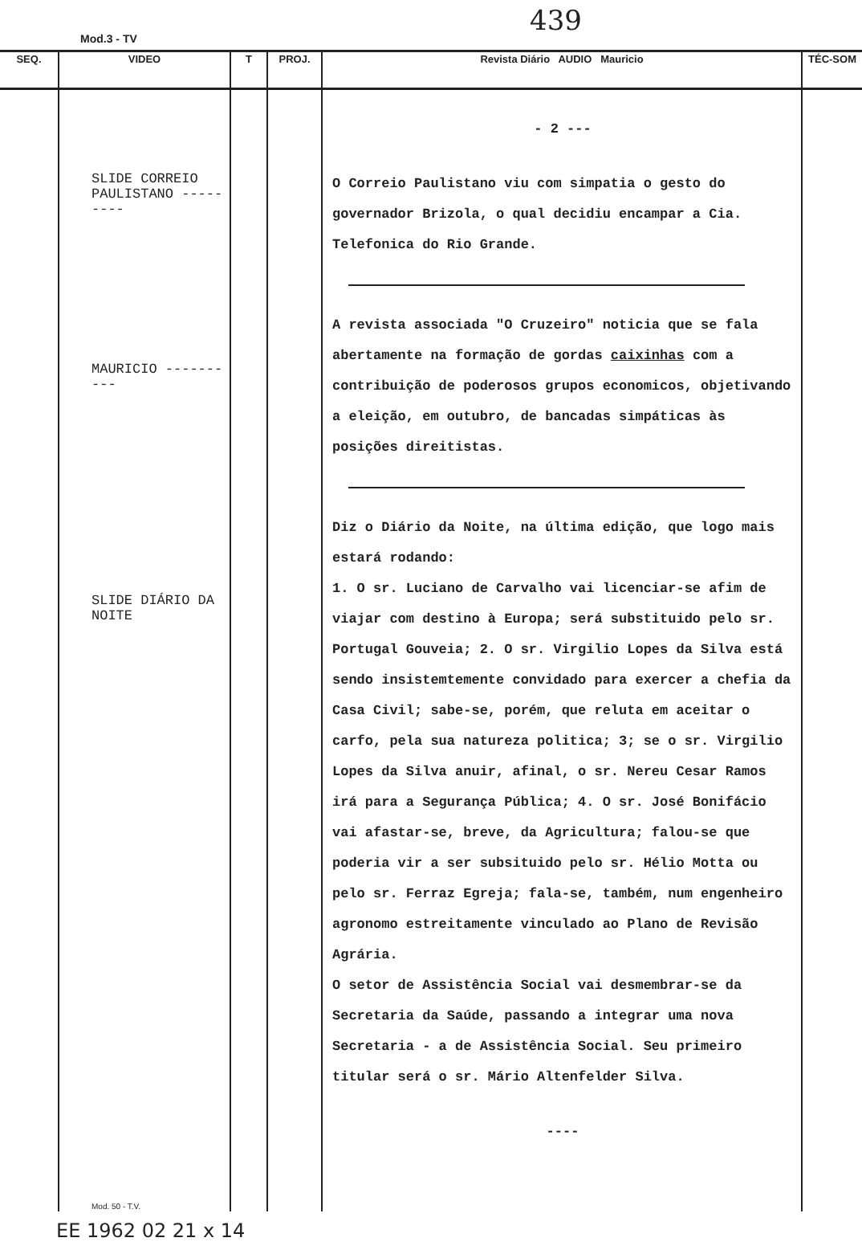Mod.3 - TV
439
| SEQ. | VIDEO | T | PROJ. | Revista Diário AUDIO Mauricio | TÉC-SOM |
| --- | --- | --- | --- | --- | --- |
| | SLIDE CORREIO PAULISTANO --------- MAURICIO ---------- SLIDE DIÁRIO DA NOITE Mod. 50 - T.V. | | | - 2 --- O Correio Paulistano viu com simpatia o gesto do governador Brizola, o qual decidiu encampar a Cia. Telefonica do Rio Grande. A revista associada "O Cruzeiro" noticia que se fala abertamente na formação de gordas caixinhas com a contribuição de poderosos grupos economicos, objetivando a eleição, em outubro, de bancadas simpáticas às posições direitistas. Diz o Diário da Noite, na última edição, que logo mais estará rodando: 1. O sr. Luciano de Carvalho vai licenciar-se afim de viajar com destino à Europa; será substituido pelo sr. Portugal Gouveia; 2. O sr. Virgilio Lopes da Silva está sendo insistemtemente convidado para exercer a chefia da Casa Civil; sabe-se, porém, que reluta em aceitar o carfo, pela sua natureza politica; 3; se o sr. Virgilio Lopes da Silva anuir, afinal, o sr. Nereu Cesar Ramos irá para a Segurança Pública; 4. O sr. José Bonifácio vai afastar-se, breve, da Agricultura; falou-se que poderia vir a ser subsituido pelo sr. Hélio Motta ou pelo sr. Ferraz Egreja; fala-se, também, num engenheiro agronomo estreitamente vinculado ao Plano de Revisão Agrária. O setor de Assistência Social vai desmembrar-se da Secretaria da Saúde, passando a integrar uma nova Secretaria - a de Assistência Social. Seu primeiro titular será o sr. Mário Altenfelder Silva. ---- | |
EE 1962 02 21 x 14